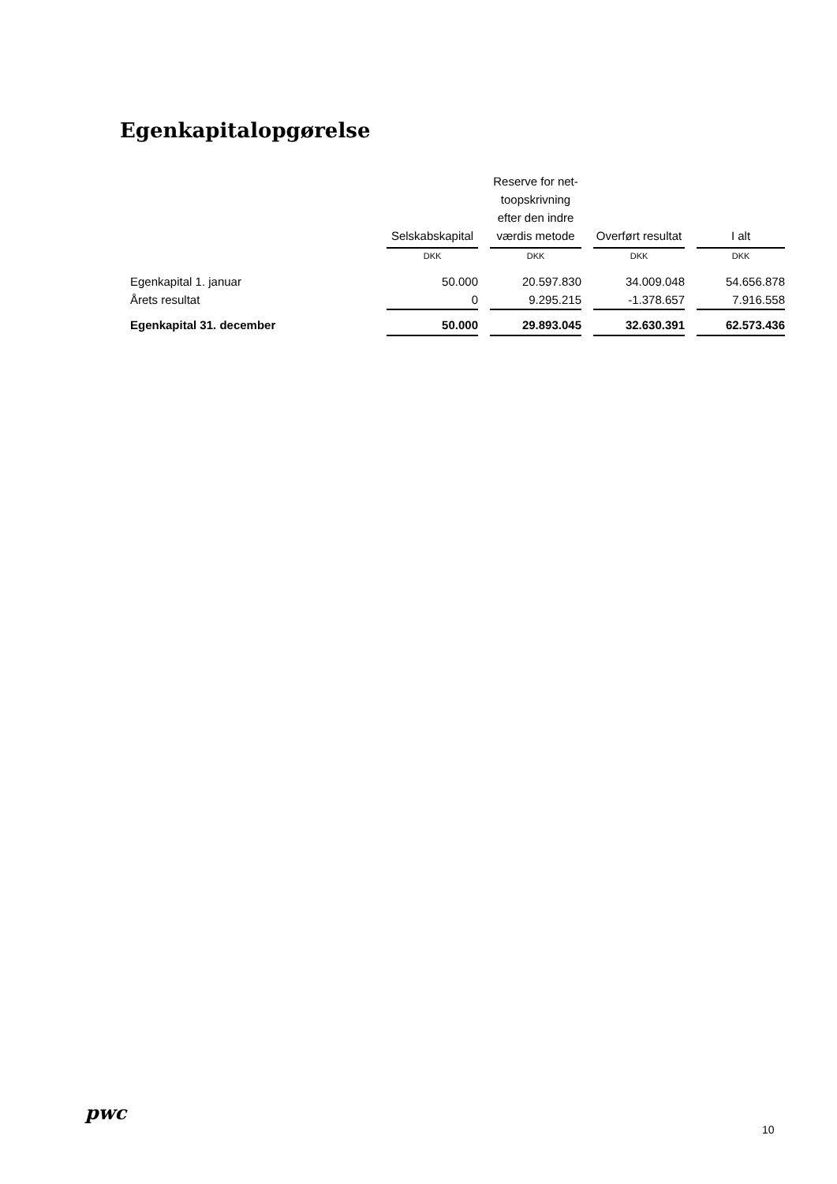Egenkapitalopgørelse
| | Selskabskapital | Reserve for net-toopskrivning efter den indre værdis metode | Overført resultat | I alt |
| --- | --- | --- | --- | --- |
| | DKK | DKK | DKK | DKK |
| Egenkapital 1. januar | 50.000 | 20.597.830 | 34.009.048 | 54.656.878 |
| Årets resultat | 0 | 9.295.215 | -1.378.657 | 7.916.558 |
| Egenkapital 31. december | 50.000 | 29.893.045 | 32.630.391 | 62.573.436 |
pwc
10